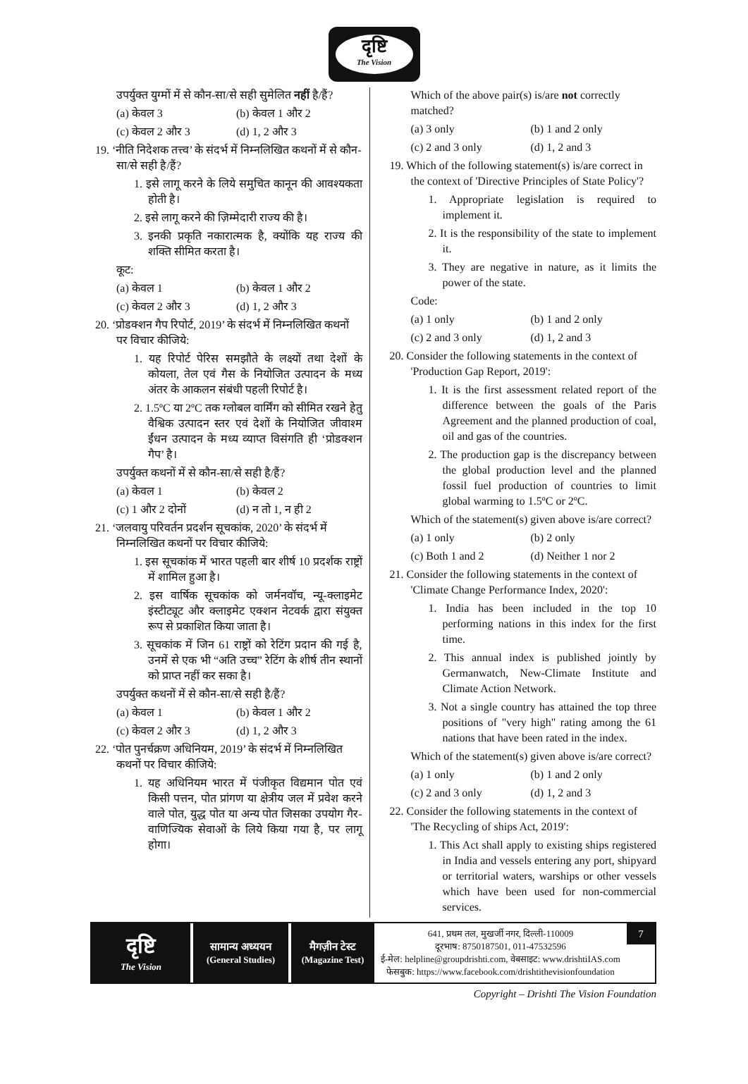दृष्टि
The Vision
उपर्युक्त युग्मों में से कौन-सा/से सही सुमेलित नहीं है/हैं?
(a) केवल 3 (b) केवल 1 और 2
(c) केवल 2 और 3 (d) 1, 2 और 3
19. ‘नीति निदेशक तत्त्व’ के संदर्भ में निम्नलिखित कथनों में से कौन-सा/से सही है/हैं?
1. इसे लागू करने के लिये समुचित कानून की आवश्यकता होती है।
2. इसे लागू करने की ज़िम्मेदारी राज्य की है।
3. इनकी प्रकृति नकारात्मक है, क्योंकि यह राज्य की शक्ति सीमित करता है।
कूट:
(a) केवल 1 (b) केवल 1 और 2
(c) केवल 2 और 3 (d) 1, 2 और 3
20. ‘प्रोडक्शन गैप रिपोर्ट, 2019’ के संदर्भ में निम्नलिखित कथनों पर विचार कीजिये:
1. यह रिपोर्ट पेरिस समझौते के लक्ष्यों तथा देशों के कोयला, तेल एवं गैस के नियोजित उत्पादन के मध्य अंतर के आकलन संबंधी पहली रिपोर्ट है।
2. 1.5ºC या 2ºC तक ग्लोबल वार्मिंग को सीमित रखने हेतु वैश्विक उत्पादन स्तर एवं देशों के नियोजित जीवाश्म ईंधन उत्पादन के मध्य व्याप्त विसंगति ही ‘प्रोडक्शन गैप’ है।
उपर्युक्त कथनों में से कौन-सा/से सही है/हैं?
(a) केवल 1 (b) केवल 2
(c) 1 और 2 दोनों (d) न तो 1, न ही 2
21. ‘जलवायु परिवर्तन प्रदर्शन सूचकांक, 2020’ के संदर्भ में निम्नलिखित कथनों पर विचार कीजिये:
1. इस सूचकांक में भारत पहली बार शीर्ष 10 प्रदर्शक राष्ट्रों में शामिल हुआ है।
2. इस वार्षिक सूचकांक को जर्मनवॉच, न्यू-क्लाइमेट इंस्टीट्यूट और क्लाइमेट एक्शन नेटवर्क द्वारा संयुक्त रूप से प्रकाशित किया जाता है।
3. सूचकांक में जिन 61 राष्ट्रों को रेटिंग प्रदान की गई है, उनमें से एक भी “अति उच्च” रेटिंग के शीर्ष तीन स्थानों को प्राप्त नहीं कर सका है।
उपर्युक्त कथनों में से कौन-सा/से सही है/हैं?
(a) केवल 1 (b) केवल 1 और 2
(c) केवल 2 और 3 (d) 1, 2 और 3
22. ‘पोत पुनर्चक्रण अधिनियम, 2019’ के संदर्भ में निम्नलिखित कथनों पर विचार कीजिये:
1. यह अधिनियम भारत में पंजीकृत विद्यमान पोत एवं किसी पत्तन, पोत प्रांगण या क्षेत्रीय जल में प्रवेश करने वाले पोत, युद्ध पोत या अन्य पोत जिसका उपयोग गैर-वाणिज्यिक सेवाओं के लिये किया गया है, पर लागू होगा।
Which of the above pair(s) is/are not correctly matched?
(a) 3 only (b) 1 and 2 only
(c) 2 and 3 only (d) 1, 2 and 3
19. Which of the following statement(s) is/are correct in the context of 'Directive Principles of State Policy'?
1. Appropriate legislation is required to implement it.
2. It is the responsibility of the state to implement it.
3. They are negative in nature, as it limits the power of the state.
Code:
(a) 1 only (b) 1 and 2 only
(c) 2 and 3 only (d) 1, 2 and 3
20. Consider the following statements in the context of 'Production Gap Report, 2019':
1. It is the first assessment related report of the difference between the goals of the Paris Agreement and the planned production of coal, oil and gas of the countries.
2. The production gap is the discrepancy between the global production level and the planned fossil fuel production of countries to limit global warming to 1.5ºC or 2ºC.
Which of the statement(s) given above is/are correct?
(a) 1 only (b) 2 only
(c) Both 1 and 2 (d) Neither 1 nor 2
21. Consider the following statements in the context of 'Climate Change Performance Index, 2020':
1. India has been included in the top 10 performing nations in this index for the first time.
2. This annual index is published jointly by Germanwatch, New-Climate Institute and Climate Action Network.
3. Not a single country has attained the top three positions of "very high" rating among the 61 nations that have been rated in the index.
Which of the statement(s) given above is/are correct?
(a) 1 only (b) 1 and 2 only
(c) 2 and 3 only (d) 1, 2 and 3
22. Consider the following statements in the context of 'The Recycling of ships Act, 2019':
1. This Act shall apply to existing ships registered in India and vessels entering any port, shipyard or territorial waters, warships or other vessels which have been used for non-commercial services.
दृष्टि
The Vision
सामान्य अध्ययन
(General Studies)
मैगज़ीन टेस्ट
(Magazine Test)
641, प्रथम तल, मुखर्जी नगर, दिल्ली-110009
दूरभाष: 8750187501, 011-47532596
ई-मेल: helpline@groupdrishti.com, वेबसाइट: www.drishtiIAS.com
फेसबुक: https://www.facebook.com/drishtithevisionfoundation
7
Copyright – Drishti The Vision Foundation